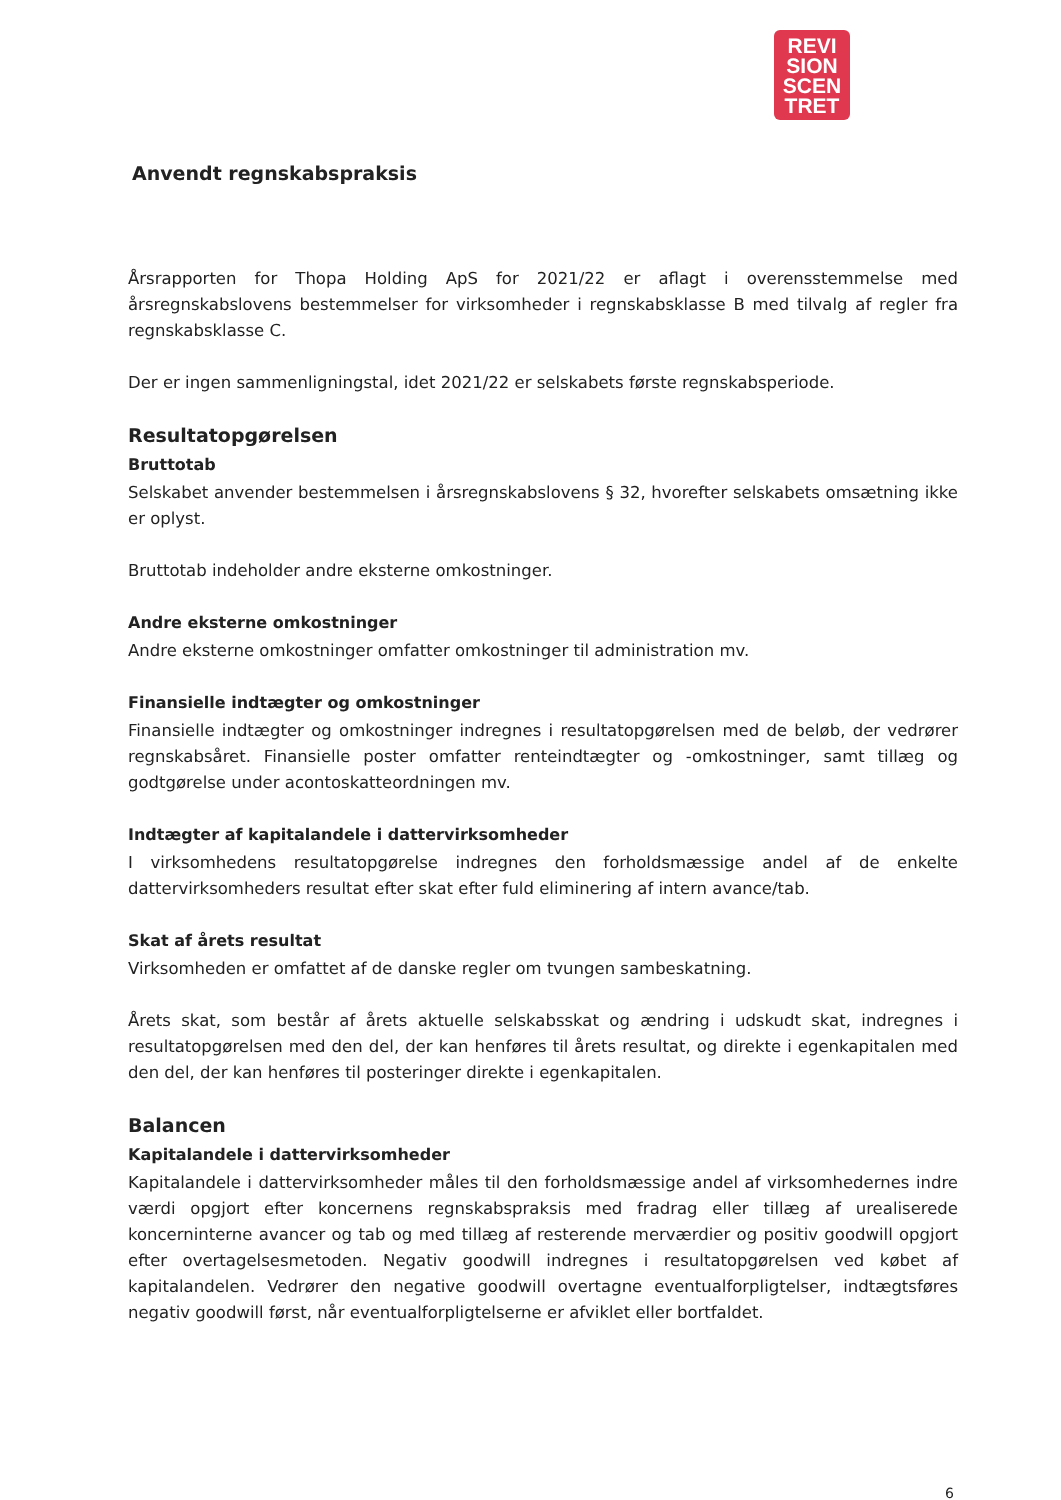REVI
SION
SCEN
TRET
Anvendt regnskabspraksis
Årsrapporten for Thopa Holding ApS for 2021/22 er aflagt i overensstemmelse med årsregnskabslovens bestemmelser for virksomheder i regnskabsklasse B med tilvalg af regler fra regnskabsklasse C.
Der er ingen sammenligningstal, idet 2021/22 er selskabets første regnskabsperiode.
Resultatopgørelsen
Bruttotab
Selskabet anvender bestemmelsen i årsregnskabslovens § 32, hvorefter selskabets omsætning ikke er oplyst.
Bruttotab indeholder andre eksterne omkostninger.
Andre eksterne omkostninger
Andre eksterne omkostninger omfatter omkostninger til administration mv.
Finansielle indtægter og omkostninger
Finansielle indtægter og omkostninger indregnes i resultatopgørelsen med de beløb, der vedrører regnskabsåret. Finansielle poster omfatter renteindtægter og -omkostninger, samt tillæg og godtgørelse under acontoskatteordningen mv.
Indtægter af kapitalandele i dattervirksomheder
I virksomhedens resultatopgørelse indregnes den forholdsmæssige andel af de enkelte dattervirksomheders resultat efter skat efter fuld eliminering af intern avance/tab.
Skat af årets resultat
Virksomheden er omfattet af de danske regler om tvungen sambeskatning.
Årets skat, som består af årets aktuelle selskabsskat og ændring i udskudt skat, indregnes i resultatopgørelsen med den del, der kan henføres til årets resultat, og direkte i egenkapitalen med den del, der kan henføres til posteringer direkte i egenkapitalen.
Balancen
Kapitalandele i dattervirksomheder
Kapitalandele i dattervirksomheder måles til den forholdsmæssige andel af virksomhedernes indre værdi opgjort efter koncernens regnskabspraksis med fradrag eller tillæg af urealiserede koncerninterne avancer og tab og med tillæg af resterende merværdier og positiv goodwill opgjort efter overtagelsesmetoden. Negativ goodwill indregnes i resultatopgørelsen ved købet af kapitalandelen. Vedrører den negative goodwill overtagne eventualforpligtelser, indtægtsføres negativ goodwill først, når eventualforpligtelserne er afviklet eller bortfaldet.
6